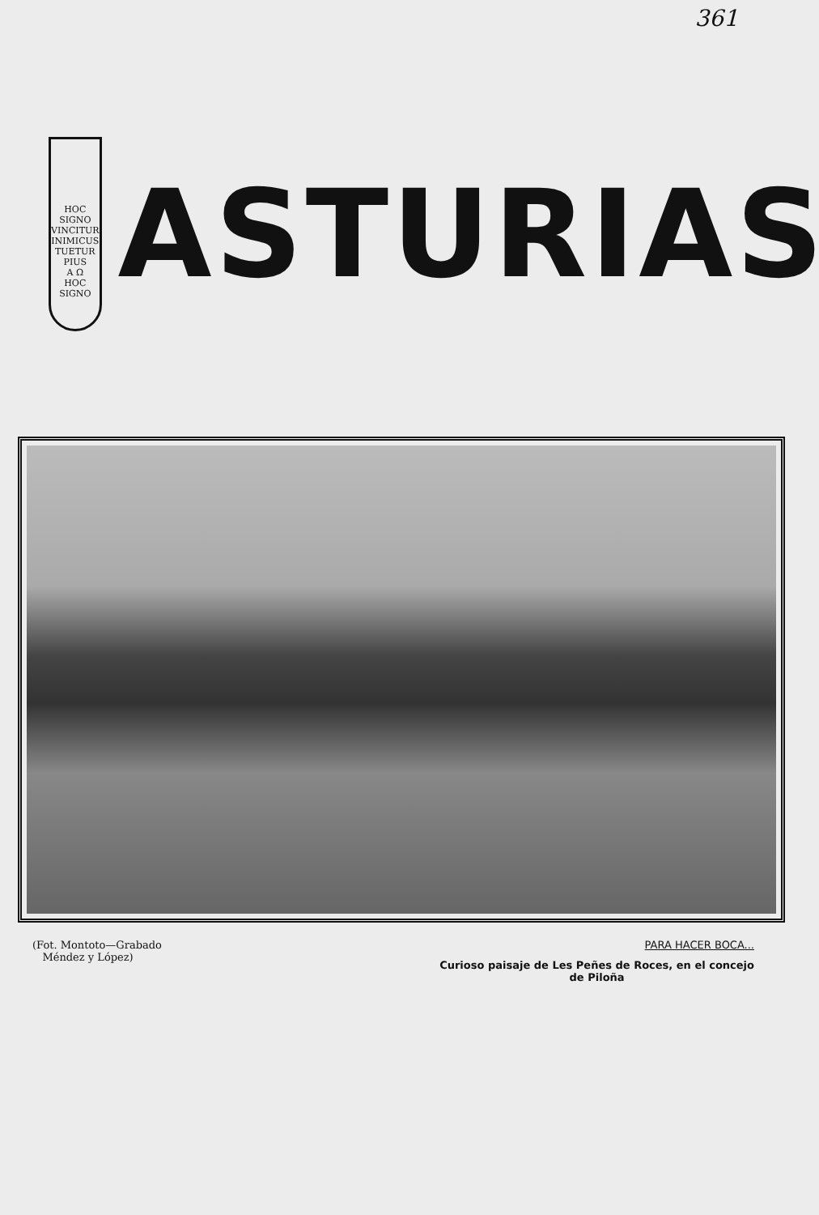361
HOC SIGNO
VINCITUR INIMICUS
TUETUR PIUS
Α Ω
HOC SIGNO
ASTURIAS
(Fot. Montoto—Grabado
Méndez y López)
PARA HACER BOCA...
Curioso paisaje de Les Peñes de Roces, en el concejo
de Piloña